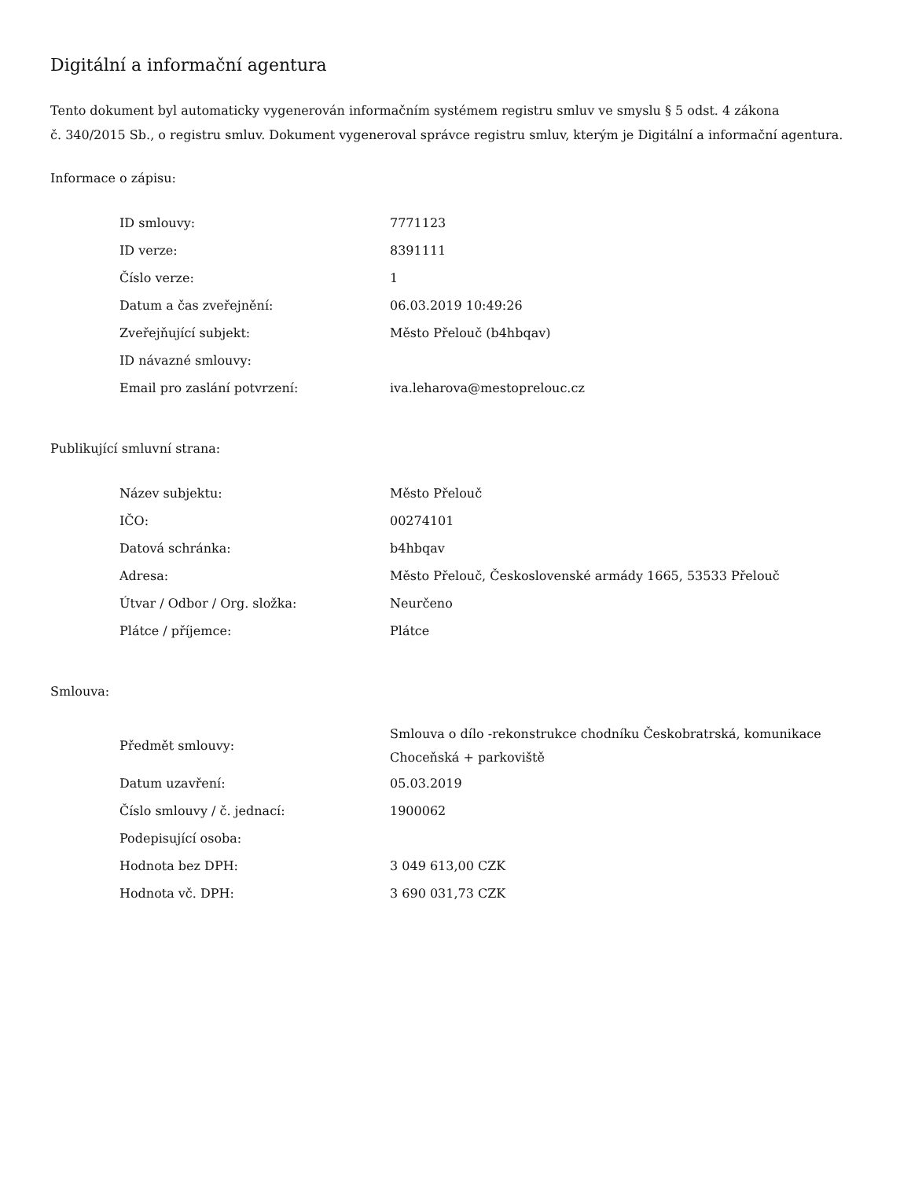Digitální a informační agentura
Tento dokument byl automaticky vygenerován informačním systémem registru smluv ve smyslu § 5 odst. 4 zákona
č. 340/2015 Sb., o registru smluv. Dokument vygeneroval správce registru smluv, kterým je Digitální a informační agentura.
Informace o zápisu:
| ID smlouvy: | 7771123 |
| ID verze: | 8391111 |
| Číslo verze: | 1 |
| Datum a čas zveřejnění: | 06.03.2019 10:49:26 |
| Zveřejňující subjekt: | Město Přelouč (b4hbqav) |
| ID návazné smlouvy: | |
| Email pro zaslání potvrzení: | iva.leharova@mestoprelouc.cz |
Publikující smluvní strana:
| Název subjektu: | Město Přelouč |
| IČO: | 00274101 |
| Datová schránka: | b4hbqav |
| Adresa: | Město Přelouč, Československé armády 1665, 53533 Přelouč |
| Útvar / Odbor / Org. složka: | Neurčeno |
| Plátce / příjemce: | Plátce |
Smlouva:
| Předmět smlouvy: | Smlouva o dílo -rekonstrukce chodníku Českobratrská, komunikace Choceňská + parkoviště |
| Datum uzavření: | 05.03.2019 |
| Číslo smlouvy / č. jednací: | 1900062 |
| Podepisující osoba: | |
| Hodnota bez DPH: | 3 049 613,00 CZK |
| Hodnota vč. DPH: | 3 690 031,73 CZK |